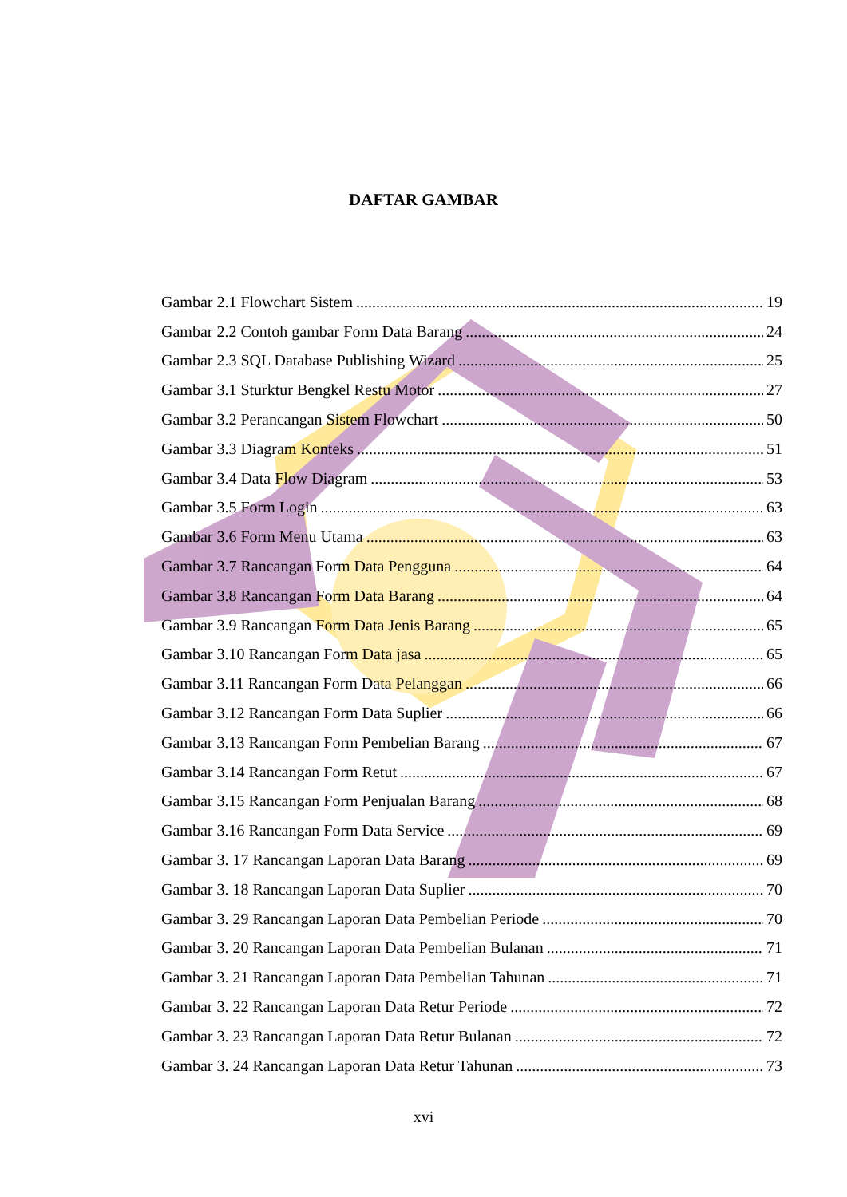DAFTAR GAMBAR
Gambar 2.1 Flowchart Sistem 19
Gambar 2.2 Contoh gambar Form Data Barang 24
Gambar 2.3 SQL Database Publishing Wizard 25
Gambar 3.1 Sturktur Bengkel Restu Motor 27
Gambar 3.2 Perancangan Sistem Flowchart 50
Gambar 3.3 Diagram Konteks 51
Gambar 3.4 Data Flow Diagram 53
Gambar 3.5 Form Login 63
Gambar 3.6 Form Menu Utama 63
Gambar 3.7 Rancangan Form Data Pengguna 64
Gambar 3.8 Rancangan Form Data Barang 64
Gambar 3.9 Rancangan Form Data Jenis Barang 65
Gambar 3.10 Rancangan Form Data jasa 65
Gambar 3.11 Rancangan Form Data Pelanggan 66
Gambar 3.12 Rancangan Form Data Suplier 66
Gambar 3.13 Rancangan Form Pembelian Barang 67
Gambar 3.14 Rancangan Form Retut 67
Gambar 3.15 Rancangan Form Penjualan Barang 68
Gambar 3.16 Rancangan Form Data Service 69
Gambar 3. 17 Rancangan Laporan Data Barang 69
Gambar 3. 18 Rancangan Laporan Data Suplier 70
Gambar 3. 29 Rancangan Laporan Data Pembelian Periode 70
Gambar 3. 20 Rancangan Laporan Data Pembelian Bulanan 71
Gambar 3. 21 Rancangan Laporan Data Pembelian Tahunan 71
Gambar 3. 22 Rancangan Laporan Data Retur Periode 72
Gambar 3. 23 Rancangan Laporan Data Retur Bulanan 72
Gambar 3. 24 Rancangan Laporan Data Retur Tahunan 73
xvi